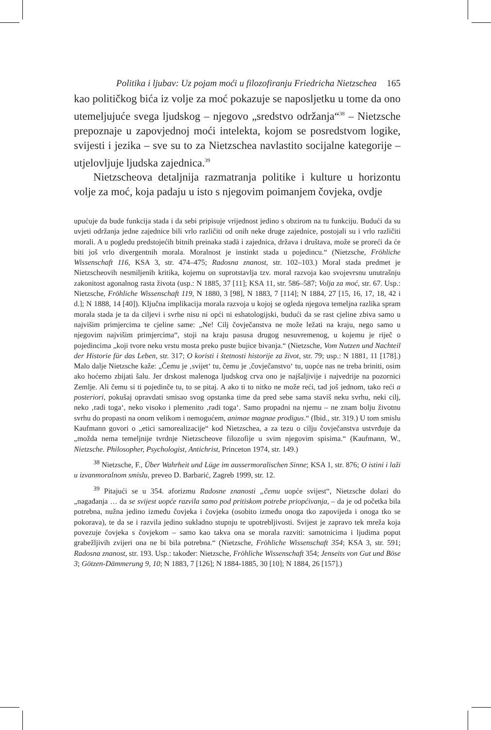Politika i ljubav: Uz pojam moći u filozofiranju Friedricha Nietzschea 165
kao političkog bića iz volje za moć pokazuje se naposljetku u tome da ono utemeljujuće svega ljudskog – njegovo „sredstvo održanja“<sup>38</sup> – Nietzsche prepoznaje u zapovjednoj moći intelekta, kojom se posredstvom logike, svijesti i jezika – sve su to za Nietzschea navlastito socijalne kategorije – utjelovljuje ljudska zajednica.<sup>39</sup>
Nietzscheova detaljnija razmatranja politike i kulture u horizontu volje za moć, koja padaju u isto s njegovim poimanjem čovjeka, ovdje
upućuje da bude funkcija stada i da sebi pripisuje vrijednost jedino s obzirom na tu funkciju. Budući da su uvjeti održanja jedne zajednice bili vrlo različiti od onih neke druge zajednice, postojali su i vrlo različiti morali. A u pogledu predstojećih bitnih preinaka stadā i zajednica, država i društava, može se proreći da će biti još vrlo divergentnih morala. Moralnost je instinkt stada u pojedincu.“ (Nietzsche, Fröhliche Wissenschaft 116, KSA 3, str. 474–475; Radosna znanost, str. 102–103.) Moral stada predmet je Nietzscheovih nesmiljenih kritika, kojemu on suprotstavlja tzv. moral razvoja kao svojevrsnu unutrašnju zakonitost agonalnog rasta života (usp.: N 1885, 37 [11]; KSA 11, str. 586–587; Volja za moć, str. 67. Usp.: Nietzsche, Fröhliche Wissenschaft 119, N 1880, 3 [98], N 1883, 7 [114]; N 1884, 27 [15, 16, 17, 18, 42 i d.]; N 1888, 14 [40]). Ključna implikacija morala razvoja u kojoj se ogleda njegova temeljna razlika spram morala stada je ta da ciljevi i svrhe nisu ni opći ni eshatologijski, budući da se rast cjeline zbiva samo u najvišim primjercima te cjeline same: „Ne! Cilj čovječanstva ne može ležati na kraju, nego samo u njegovim najvišim primjercima“, stoji na kraju pasusa drugog nesuvremenog, u kojemu je riječ o pojedincima „koji tvore neku vrstu mosta preko puste bujice bivanja.“ (Nietzsche, Vom Nutzen und Nachteil der Historie für das Leben, str. 317; O koristi i štetnosti historije za život, str. 79; usp.: N 1881, 11 [178].) Malo dalje Nietzsche kaže: „Čemu je ‚svijet‘ tu, čemu je ‚čovječanstvo‘ tu, uopće nas ne treba briniti, osim ako hoćemo zbijati šalu. Jer drskost malenoga ljudskog crva ono je najšaljivije i najvedrije na pozornici Zemlje. Ali čemu si ti pojedinče tu, to se pitaj. A ako ti to nitko ne može reći, tad još jednom, tako reći a posteriori, pokušaj opravdati smisao svog opstanka time da pred sebe sama staviš neku svrhu, neki cilj, neko ‚radi toga‘, neko visoko i plemenito ‚radi toga‘. Samo propadni na njemu – ne znam bolju životnu svrhu do propasti na onom velikom i nemogućem, animae magnae prodigus.“ (Ibid., str. 319.) U tom smislu Kaufmann govori o „etici samorealizacije“ kod Nietzschea, a za tezu o cilju čovječanstva ustvrđuje da „možda nema temeljnije tvrdnje Nietzscheove filozofije u svim njegovim spisima.“ (Kaufmann, W., Nietzsche. Philosopher, Psychologist, Antichrist, Princeton 1974, str. 149.)
<sup>38</sup> Nietzsche, F., Über Wahrheit und Lüge im aussermoralischen Sinne; KSA 1, str. 876; O istini i laži u izvanmoralnom smislu, preveo D. Barbarić, Zagreb 1999, str. 12.
<sup>39</sup> Pitajući se u 354. aforizmu Radosne znanosti „čemu uopće svijest“, Nietzsche dolazi do „nagađanja … da se svijest uopće razvila samo pod pritiskom potrebe priopćivanja, – da je od početka bila potrebna, nužna jedino između čovjeka i čovjeka (osobito između onoga tko zapovijeda i onoga tko se pokorava), te da se i razvila jedino sukladno stupnju te upotrebljivosti. Svijest je zapravo tek mreža koja povezuje čovjeka s čovjekom – samo kao takva ona se morala razviti: samotnicima i ljudima poput grabežljivih zvijeri ona ne bi bila potrebna.“ (Nietzsche, Fröhliche Wissenschaft 354; KSA 3, str. 591; Radosna znanost, str. 193. Usp.: također: Nietzsche, Fröhliche Wissenschaft 354; Jenseits von Gut und Böse 3; Götzen-Dämmerung 9, 10; N 1883, 7 [126]; N 1884-1885, 30 [10]; N 1884, 26 [157].)